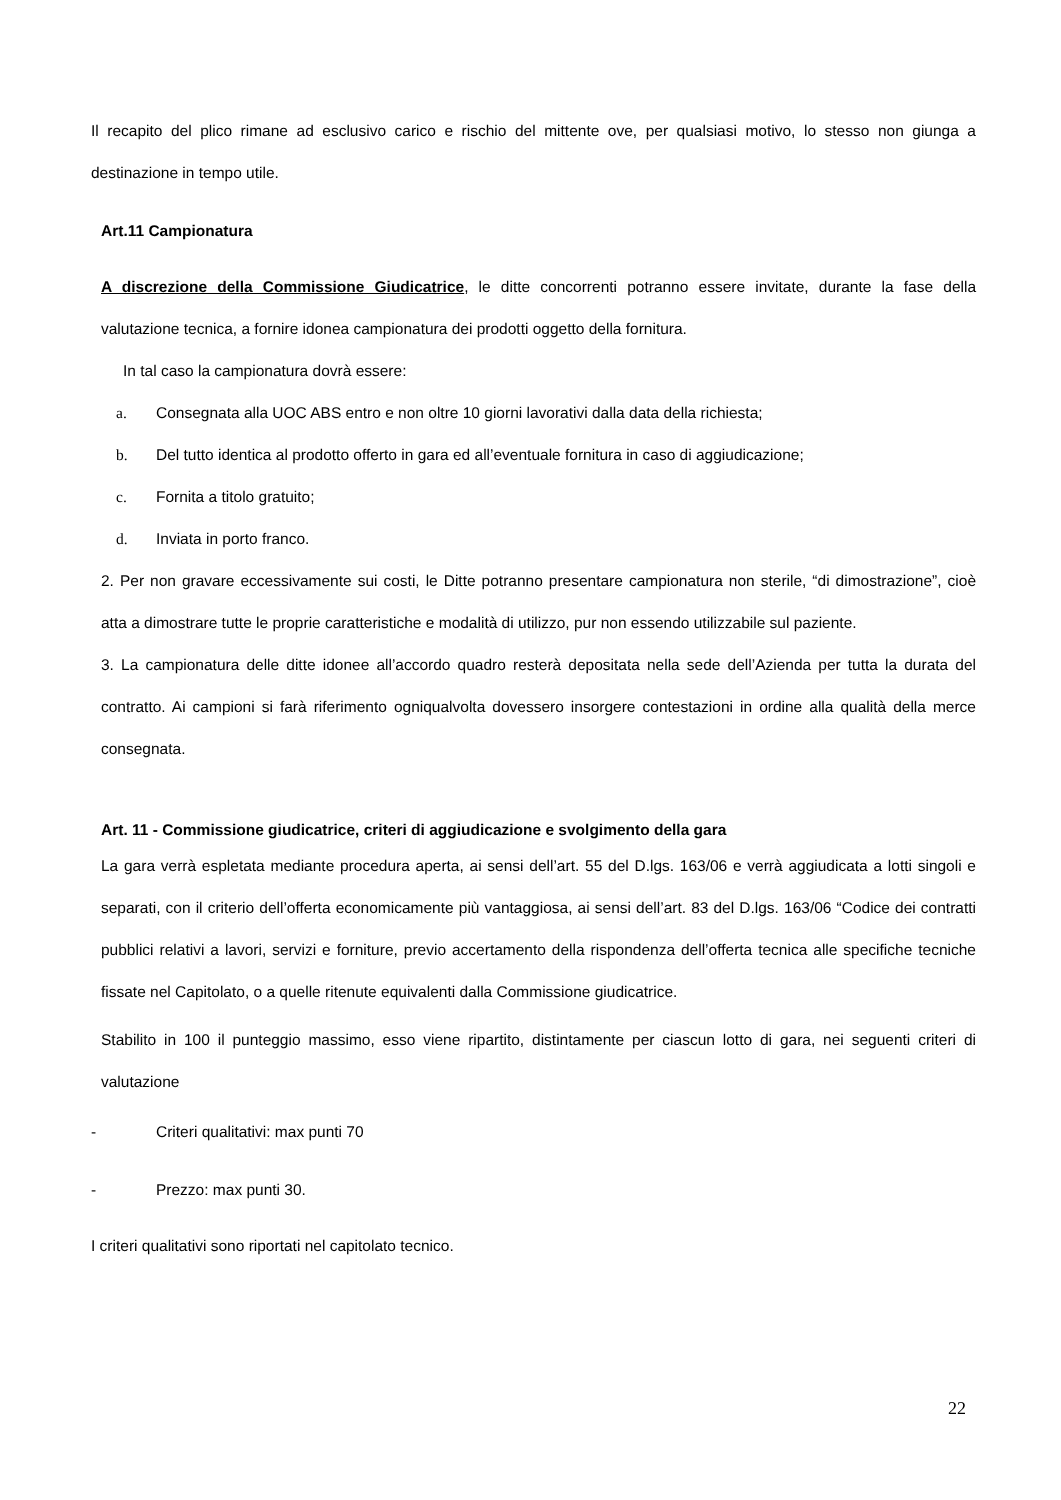Il recapito del plico rimane ad esclusivo carico e rischio del mittente ove, per qualsiasi motivo, lo stesso non giunga a destinazione in tempo utile.
Art.11 Campionatura
A discrezione della Commissione Giudicatrice, le ditte concorrenti potranno essere invitate, durante la fase della valutazione tecnica, a fornire idonea campionatura dei prodotti oggetto della fornitura.
In tal caso la campionatura dovrà essere:
a. Consegnata alla UOC ABS entro e non oltre 10 giorni lavorativi dalla data della richiesta;
b. Del tutto identica al prodotto offerto in gara ed all’eventuale fornitura in caso di aggiudicazione;
c. Fornita a titolo gratuito;
d. Inviata in porto franco.
2. Per non gravare eccessivamente sui costi, le Ditte potranno presentare campionatura non sterile, “di dimostrazione”, cioè atta a dimostrare tutte le proprie caratteristiche e modalità di utilizzo, pur non essendo utilizzabile sul paziente.
3. La campionatura delle ditte idonee all’accordo quadro resterà depositata nella sede dell’Azienda per tutta la durata del contratto. Ai campioni si farà riferimento ogniqualvolta dovessero insorgere contestazioni in ordine alla qualità della merce consegnata.
Art. 11 - Commissione giudicatrice, criteri di aggiudicazione e svolgimento della gara
La gara verrà espletata mediante procedura aperta, ai sensi dell’art. 55 del D.lgs. 163/06 e verrà aggiudicata a lotti singoli e separati, con il criterio dell’offerta economicamente più vantaggiosa, ai sensi dell’art. 83 del D.lgs. 163/06 “Codice dei contratti pubblici relativi a lavori, servizi e forniture, previo accertamento della rispondenza dell’offerta tecnica alle specifiche tecniche fissate nel Capitolato, o a quelle ritenute equivalenti dalla Commissione giudicatrice.
Stabilito in 100 il punteggio massimo, esso viene ripartito, distintamente per ciascun lotto di gara, nei seguenti criteri di valutazione
- Criteri qualitativi: max punti 70
- Prezzo: max punti 30.
I criteri qualitativi sono riportati nel capitolato tecnico.
22